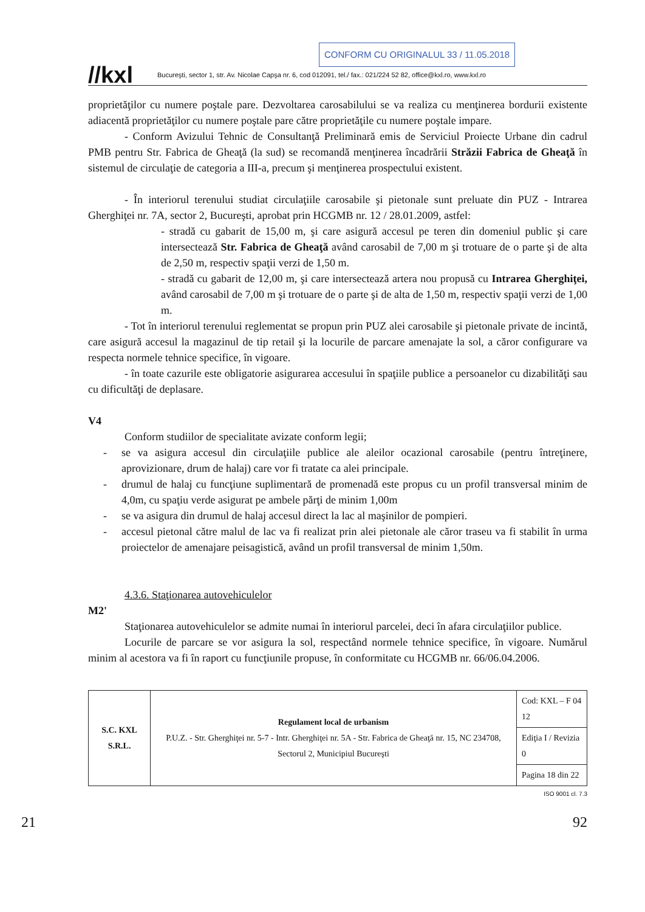CONFORM CU ORIGINALUL 33 / 11.05.2018
//kxl Bucureşti, sector 1, str. Av. Nicolae Capşa nr. 6, cod 012091, tel./ fax.: 021/224 52 82, office@kxl.ro, www.kxl.ro
proprietăţilor cu numere poştale pare. Dezvoltarea carosabilului se va realiza cu menţinerea bordurii existente adiacentă proprietăţilor cu numere poştale pare către proprietăţile cu numere poştale impare.
- Conform Avizului Tehnic de Consultanţă Preliminară emis de Serviciul Proiecte Urbane din cadrul PMB pentru Str. Fabrica de Gheaţă (la sud) se recomandă menţinerea încadrării Străzii Fabrica de Gheaţă în sistemul de circulaţie de categoria a III-a, precum şi menţinerea prospectului existent.
- În interiorul terenului studiat circulaţiile carosabile şi pietonale sunt preluate din PUZ - Intrarea Gherghiţei nr. 7A, sector 2, Bucureşti, aprobat prin HCGMB nr. 12 / 28.01.2009, astfel:
- stradă cu gabarit de 15,00 m, şi care asigură accesul pe teren din domeniul public şi care intersectează Str. Fabrica de Gheaţă având carosabil de 7,00 m şi trotuare de o parte şi de alta de 2,50 m, respectiv spaţii verzi de 1,50 m.
- stradă cu gabarit de 12,00 m, şi care intersectează artera nou propusă cu Intrarea Gherghiţei, având carosabil de 7,00 m şi trotuare de o parte şi de alta de 1,50 m, respectiv spaţii verzi de 1,00 m.
- Tot în interiorul terenului reglementat se propun prin PUZ alei carosabile şi pietonale private de incintă, care asigură accesul la magazinul de tip retail şi la locurile de parcare amenajate la sol, a căror configurare va respecta normele tehnice specifice, în vigoare.
- în toate cazurile este obligatorie asigurarea accesului în spaţiile publice a persoanelor cu dizabilităţi sau cu dificultăţi de deplasare.
V4
Conform studiilor de specialitate avizate conform legii;
- se va asigura accesul din circulaţiile publice ale aleilor ocazional carosabile (pentru întreţinere, aprovizionare, drum de halaj) care vor fi tratate ca alei principale.
- drumul de halaj cu funcţiune suplimentară de promenadă este propus cu un profil transversal minim de 4,0m, cu spaţiu verde asigurat pe ambele părţi de minim 1,00m
- se va asigura din drumul de halaj accesul direct la lac al maşinilor de pompieri.
- accesul pietonal către malul de lac va fi realizat prin alei pietonale ale căror traseu va fi stabilit în urma proiectelor de amenajare peisagistică, având un profil transversal de minim 1,50m.
4.3.6. Staţionarea autovehiculelor
M2'
Staţionarea autovehiculelor se admite numai în interiorul parcelei, deci în afara circulaţiilor publice.
Locurile de parcare se vor asigura la sol, respectând normele tehnice specifice, în vigoare. Numărul minim al acestora va fi în raport cu funcţiunile propuse, în conformitate cu HCGMB nr. 66/06.04.2006.
| S.C. KXL S.R.L. | Regulament local de urbanism P.U.Z. - Str. Gherghiţei nr. 5-7 - Intr. Gherghiţei nr. 5A - Str. Fabrica de Gheaţă nr. 15, NC 234708, Sectorul 2, Municipiul Bucureşti | Cod: KXL – F 04 12 |
| | | Ediţia I / Revizia 0 |
| | | Pagina 18 din 22 |
ISO 9001 cl. 7.3
21 92